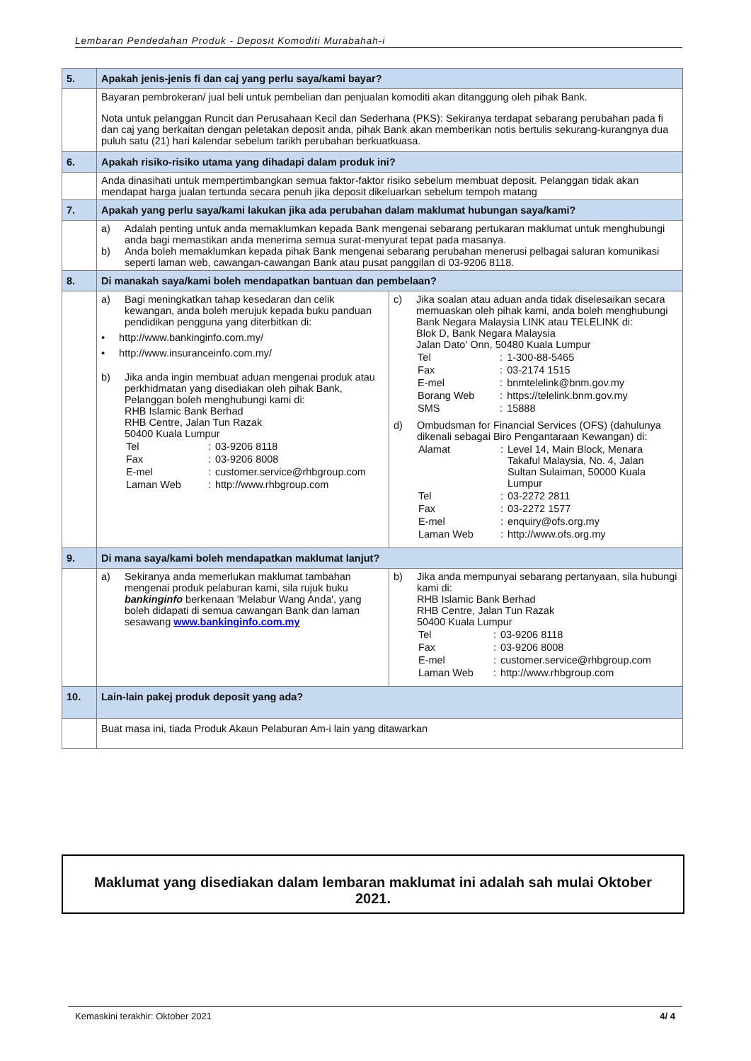Lembaran Pendedahan Produk - Deposit Komoditi Murabahah-i
| 5. | Apakah jenis-jenis fi dan caj yang perlu saya/kami bayar? | |
| | Bayaran pembrokeran/ jual beli untuk pembelian dan penjualan komoditi akan ditanggung oleh pihak Bank. Nota untuk pelanggan Runcit dan Perusahaan Kecil dan Sederhana (PKS): Sekiranya terdapat sebarang perubahan pada fi dan caj yang berkaitan dengan peletakan deposit anda, pihak Bank akan memberikan notis bertulis sekurang-kurangnya dua puluh satu (21) hari kalendar sebelum tarikh perubahan berkuatkuasa. | |
| 6. | Apakah risiko-risiko utama yang dihadapi dalam produk ini? | |
| | Anda dinasihati untuk mempertimbangkan semua faktor-faktor risiko sebelum membuat deposit. Pelanggan tidak akan mendapat harga jualan tertunda secara penuh jika deposit dikeluarkan sebelum tempoh matang | |
| 7. | Apakah yang perlu saya/kami lakukan jika ada perubahan dalam maklumat hubungan saya/kami? | |
| | a) Adalah penting untuk anda memaklumkan kepada Bank mengenai sebarang pertukaran maklumat untuk menghubungi anda bagi memastikan anda menerima semua surat-menyurat tepat pada masanya. b) Anda boleh memaklumkan kepada pihak Bank mengenai sebarang perubahan menerusi pelbagai saluran komunikasi seperti laman web, cawangan-cawangan Bank atau pusat panggilan di 03-9206 8118. | |
| 8. | Di manakah saya/kami boleh mendapatkan bantuan dan pembelaan? | |
| | a) Bagi meningkatkan tahap kesedaran dan celik kewangan, anda boleh merujuk kepada buku panduan pendidikan pengguna yang diterbitkan di: • http://www.bankinginfo.com.my/ • http://www.insuranceinfo.com.my/ b) Jika anda ingin membuat aduan mengenai produk atau perkhidmatan yang disediakan oleh pihak Bank, Pelanggan boleh menghubungi kami di: RHB Islamic Bank Berhad RHB Centre, Jalan Tun Razak 50400 Kuala Lumpur / Tel / : / 03-9206 8118 / / Fax / : / 03-9206 8008 / / E-mel / : / customer.service@rhbgroup.com / / Laman Web / : / http://www.rhbgroup.com / | c) Jika soalan atau aduan anda tidak diselesaikan secara memuaskan oleh pihak kami, anda boleh menghubungi Bank Negara Malaysia LINK atau TELELINK di: Blok D, Bank Negara Malaysia Jalan Dato' Onn, 50480 Kuala Lumpur / Tel / : / 1-300-88-5465 / / Fax / : / 03-2174 1515 / / E-mel / : / bnmtelelink@bnm.gov.my / / Borang Web / : / https://telelink.bnm.gov.my / / SMS / : / 15888 / d) Ombudsman for Financial Services (OFS) (dahulunya dikenali sebagai Biro Pengantaraan Kewangan) di: / Alamat / : / Level 14, Main Block, Menara Takaful Malaysia, No. 4, Jalan Sultan Sulaiman, 50000 Kuala Lumpur / / Tel / : / 03-2272 2811 / / Fax / : / 03-2272 1577 / / E-mel / : / enquiry@ofs.org.my / / Laman Web / : / http://www.ofs.org.my / |
| 9. | Di mana saya/kami boleh mendapatkan maklumat lanjut? | |
| | a) Sekiranya anda memerlukan maklumat tambahan mengenai produk pelaburan kami, sila rujuk buku bankinginfo berkenaan 'Melabur Wang Anda', yang boleh didapati di semua cawangan Bank dan laman sesawang www.bankinginfo.com.my | b) Jika anda mempunyai sebarang pertanyaan, sila hubungi kami di: RHB Islamic Bank Berhad RHB Centre, Jalan Tun Razak 50400 Kuala Lumpur / Tel / : / 03-9206 8118 / / Fax / : / 03-9206 8008 / / E-mel / : / customer.service@rhbgroup.com / / Laman Web / : / http://www.rhbgroup.com / |
| 10. | Lain-lain pakej produk deposit yang ada? | |
| | Buat masa ini, tiada Produk Akaun Pelaburan Am-i lain yang ditawarkan | |
Maklumat yang disediakan dalam lembaran maklumat ini adalah sah mulai Oktober
2021.
Kemaskini terakhir: Oktober 2021 4/ 4